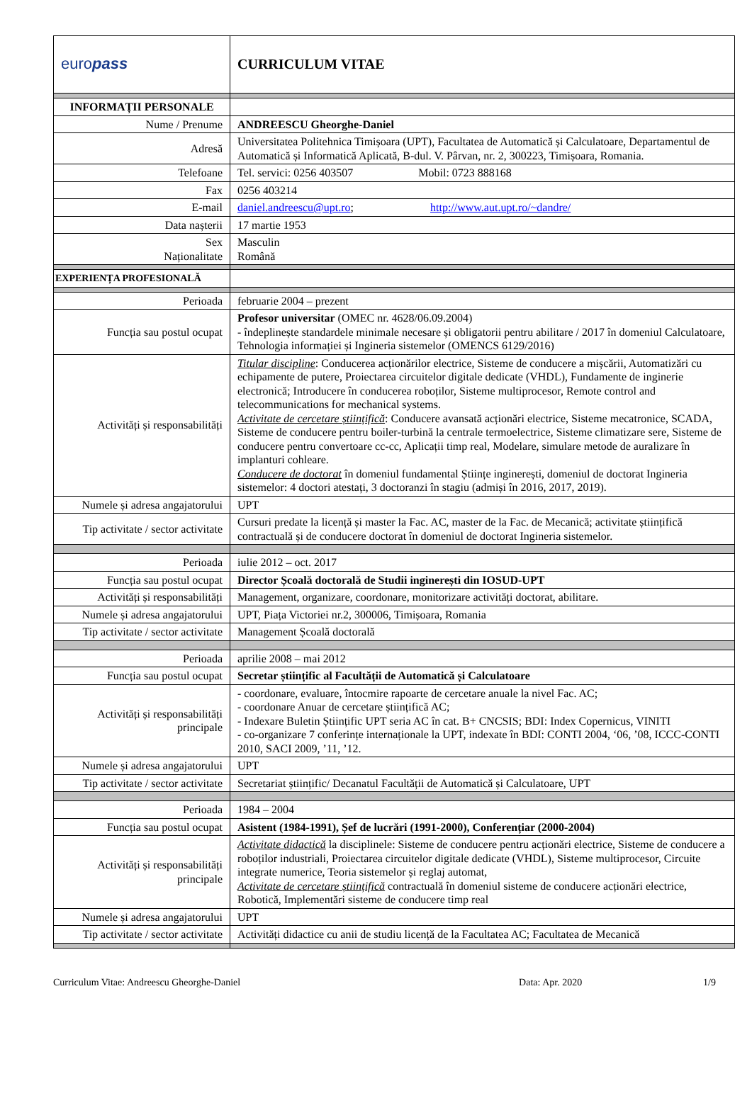| euro pass | CURRICULUM VITAE |
| INFORMAȚII PERSONALE | |
| Nume / Prenume | ANDREESCU Gheorghe-Daniel |
| Adresă | Universitatea Politehnica Timișoara (UPT), Facultatea de Automatică și Calculatoare, Departamentul de Automatică și Informatică Aplicată, B-dul. V. Pârvan, nr. 2, 300223, Timișoara, Romania. |
| Telefoane | Tel. servici: 0256 403507 Mobil: 0723 888168 |
| Fax | 0256 403214 |
| E-mail | daniel.andreescu@upt.ro ; http://www.aut.upt.ro/~dandre/ |
| Data nașterii | 17 martie 1953 |
| Sex Naționalitate | Masculin Română |
| EXPERIENȚA PROFESIONALĂ | |
| Perioada | februarie 2004 – prezent |
| Funcția sau postul ocupat | Profesor universitar (OMEC nr. 4628/06.09.2004) - îndeplinește standardele minimale necesare și obligatorii pentru abilitare / 2017 în domeniul Calculatoare, Tehnologia informației și Ingineria sistemelor (OMENCS 6129/2016) |
| Activități și responsabilități | Titular discipline : Conducerea acționărilor electrice, Sisteme de conducere a mișcării, Automatizări cu echipamente de putere, Proiectarea circuitelor digitale dedicate (VHDL), Fundamente de inginerie electronică; Introducere în conducerea roboților, Sisteme multiprocesor, Remote control and telecommunications for mechanical systems. Activitate de cercetare științifică : Conducere avansată acționări electrice, Sisteme mecatronice, SCADA, Sisteme de conducere pentru boiler-turbină la centrale termoelectrice, Sisteme climatizare sere, Sisteme de conducere pentru convertoare cc-cc, Aplicații timp real, Modelare, simulare metode de auralizare în implanturi cohleare. Conducere de doctorat în domeniul fundamental Științe inginerești, domeniul de doctorat Ingineria sistemelor: 4 doctori atestați, 3 doctoranzi în stagiu (admiși în 2016, 2017, 2019). |
| Numele și adresa angajatorului | UPT |
| Tip activitate / sector activitate | Cursuri predate la licență și master la Fac. AC, master de la Fac. de Mecanică; activitate științifică contractuală și de conducere doctorat în domeniul de doctorat Ingineria sistemelor. |
| Perioada | iulie 2012 – oct. 2017 |
| Funcția sau postul ocupat | Director Școală doctorală de Studii inginerești din IOSUD-UPT |
| Activități și responsabilități | Management, organizare, coordonare, monitorizare activități doctorat, abilitare. |
| Numele și adresa angajatorului | UPT, Piața Victoriei nr.2, 300006, Timișoara, Romania |
| Tip activitate / sector activitate | Management Școală doctorală |
| Perioada | aprilie 2008 – mai 2012 |
| Funcția sau postul ocupat | Secretar științific al Facultății de Automatică și Calculatoare |
| Activități și responsabilități principale | - coordonare, evaluare, întocmire rapoarte de cercetare anuale la nivel Fac. AC; - coordonare Anuar de cercetare științifică AC; - Indexare Buletin Științific UPT seria AC în cat. B+ CNCSIS; BDI: Index Copernicus, VINITI - co-organizare 7 conferințe internaționale la UPT, indexate în BDI: CONTI 2004, ‘06, ’08, ICCC-CONTI 2010, SACI 2009, ’11, ’12. |
| Numele și adresa angajatorului | UPT |
| Tip activitate / sector activitate | Secretariat științific/ Decanatul Facultății de Automatică și Calculatoare, UPT |
| Perioada | 1984 – 2004 |
| Funcția sau postul ocupat | Asistent (1984-1991), Șef de lucrări (1991-2000), Conferențiar (2000-2004) |
| Activități și responsabilități principale | Activitate didactică la disciplinele: Sisteme de conducere pentru acționări electrice, Sisteme de conducere a roboților industriali, Proiectarea circuitelor digitale dedicate (VHDL), Sisteme multiprocesor, Circuite integrate numerice, Teoria sistemelor și reglaj automat, Activitate de cercetare științifică contractuală în domeniul sisteme de conducere acționări electrice, Robotică, Implementări sisteme de conducere timp real |
| Numele și adresa angajatorului | UPT |
| Tip activitate / sector activitate | Activități didactice cu anii de studiu licență de la Facultatea AC; Facultatea de Mecanică |
Curriculum Vitae: Andreescu Gheorghe-Daniel Data: Apr. 2020 1/9